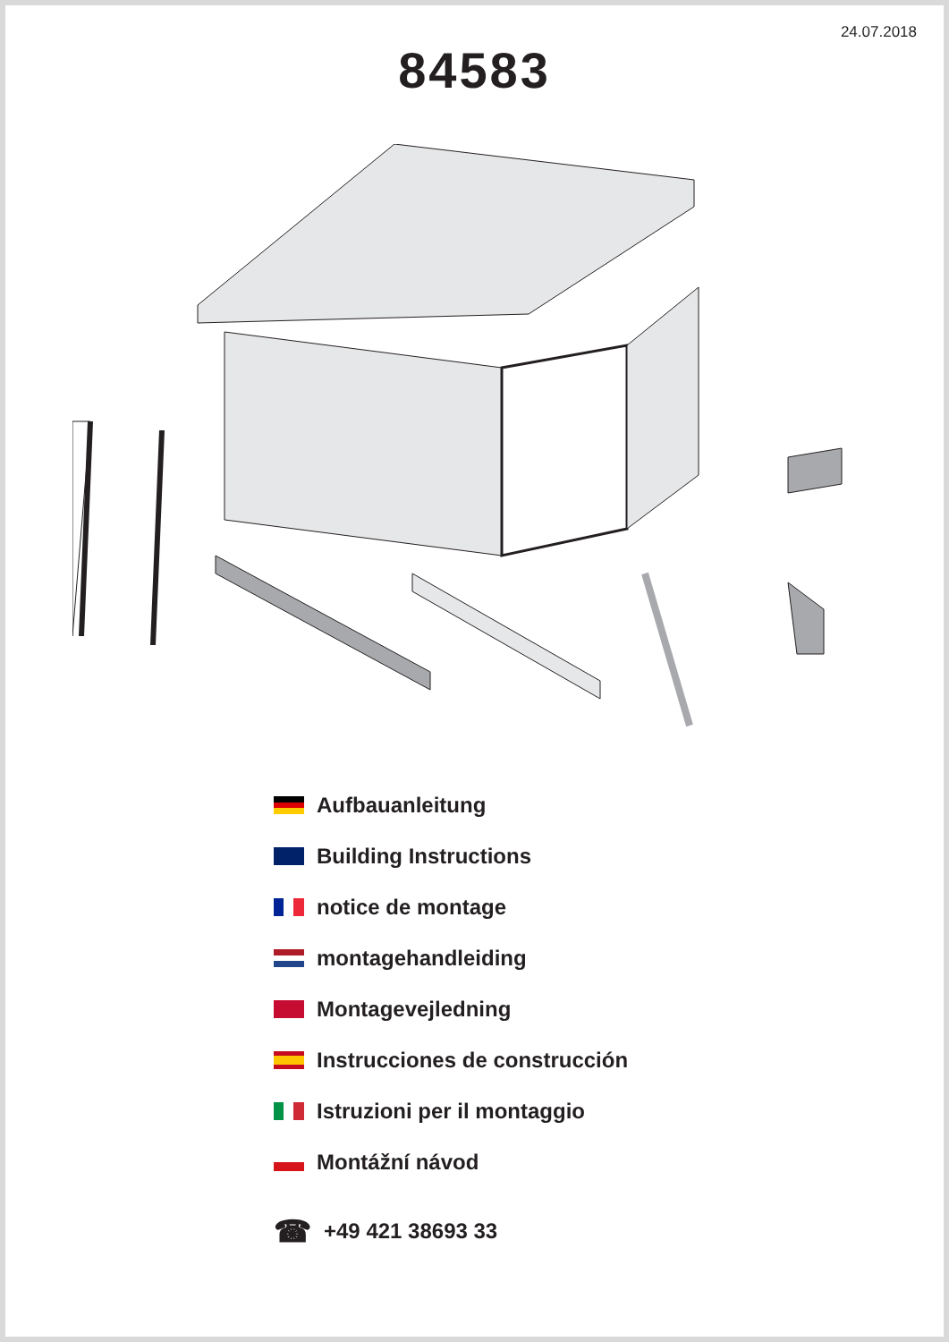24.07.2018
84583
Aufbauanleitung
Building Instructions
notice de montage
montagehandleiding
Montagevejledning
Instrucciones de construcción
Istruzioni per il montaggio
Montážní návod
☎ +49 421 38693 33